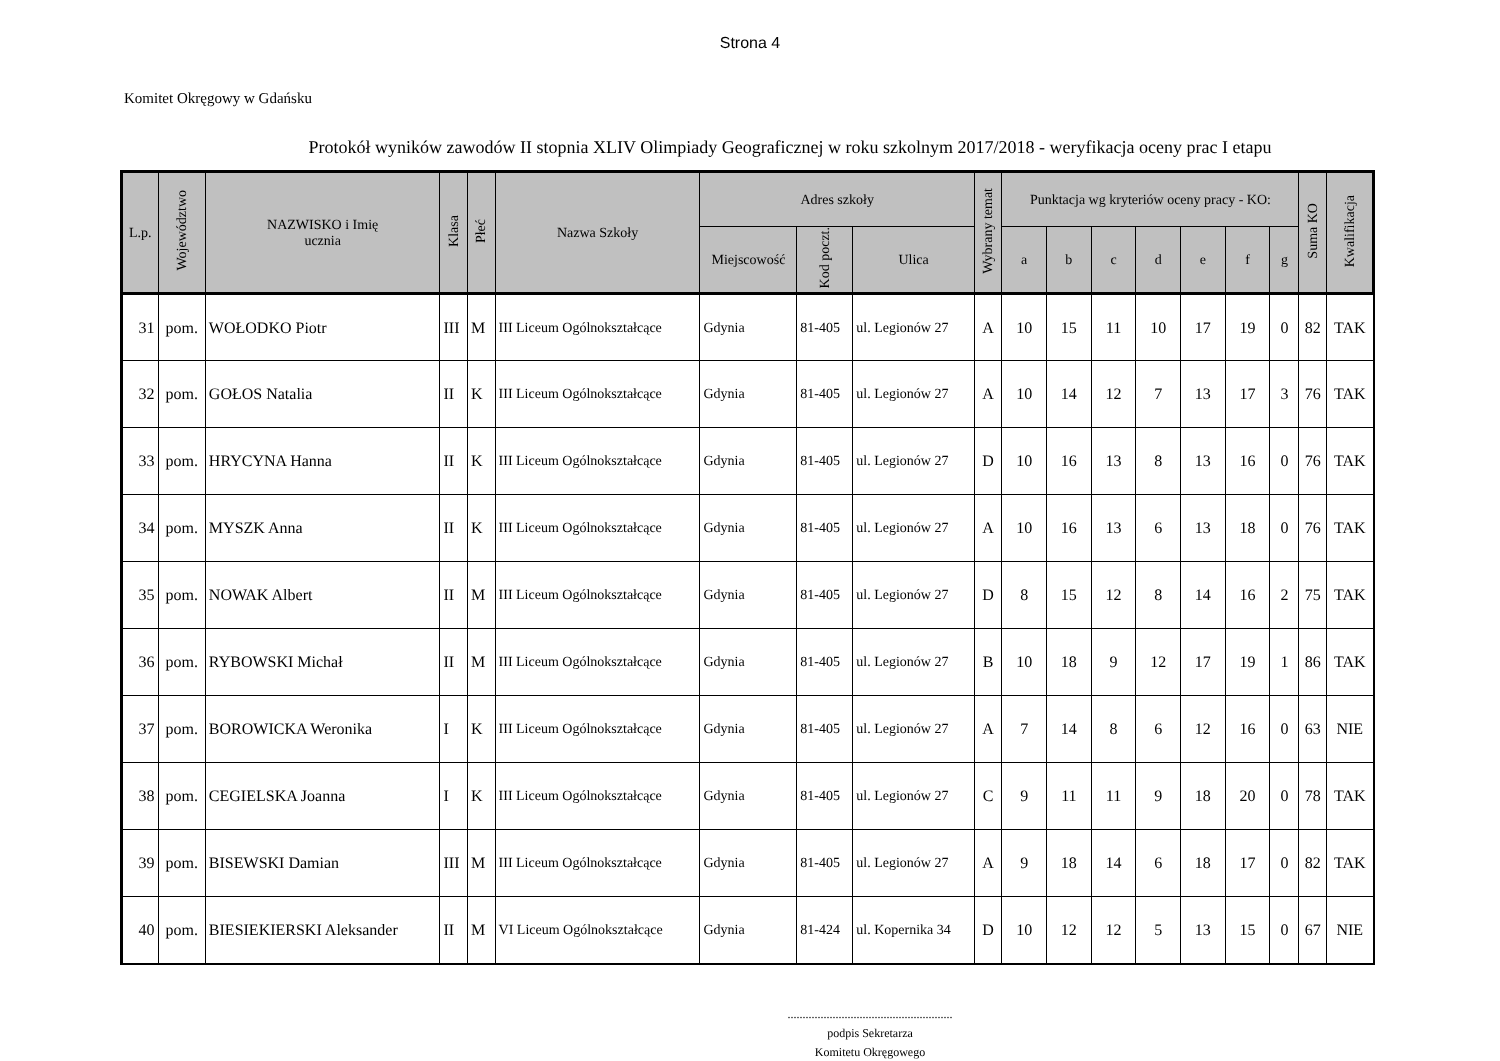Strona 4
Komitet Okręgowy w Gdańsku
Protokół wyników zawodów II stopnia XLIV Olimpiady Geograficznej w roku szkolnym 2017/2018 - weryfikacja oceny prac I etapu
| L.p. | Województwo | NAZWISKO i Imię ucznia | Klasa | Płeć | Nazwa Szkoły | Adres szkoły | | | Wybrany temat | Punktacja wg kryteriów oceny pracy - KO: | | | | | | | Suma KO | Kwalifikacja |
| --- | --- | --- | --- | --- | --- | --- | --- | --- | --- | --- | --- | --- | --- | --- | --- | --- | --- | --- |
| | | | | | | Miejscowość | Kod poczt. | Ulica | | a | b | c | d | e | f | g | | |
| 31 | pom. | WOŁODKO Piotr | III | M | III Liceum Ogólnokształcące | Gdynia | 81-405 | ul. Legionów 27 | A | 10 | 15 | 11 | 10 | 17 | 19 | 0 | 82 | TAK |
| 32 | pom. | GOŁOS Natalia | II | K | III Liceum Ogólnokształcące | Gdynia | 81-405 | ul. Legionów 27 | A | 10 | 14 | 12 | 7 | 13 | 17 | 3 | 76 | TAK |
| 33 | pom. | HRYCYNA Hanna | II | K | III Liceum Ogólnokształcące | Gdynia | 81-405 | ul. Legionów 27 | D | 10 | 16 | 13 | 8 | 13 | 16 | 0 | 76 | TAK |
| 34 | pom. | MYSZK Anna | II | K | III Liceum Ogólnokształcące | Gdynia | 81-405 | ul. Legionów 27 | A | 10 | 16 | 13 | 6 | 13 | 18 | 0 | 76 | TAK |
| 35 | pom. | NOWAK Albert | II | M | III Liceum Ogólnokształcące | Gdynia | 81-405 | ul. Legionów 27 | D | 8 | 15 | 12 | 8 | 14 | 16 | 2 | 75 | TAK |
| 36 | pom. | RYBOWSKI Michał | II | M | III Liceum Ogólnokształcące | Gdynia | 81-405 | ul. Legionów 27 | B | 10 | 18 | 9 | 12 | 17 | 19 | 1 | 86 | TAK |
| 37 | pom. | BOROWICKA Weronika | I | K | III Liceum Ogólnokształcące | Gdynia | 81-405 | ul. Legionów 27 | A | 7 | 14 | 8 | 6 | 12 | 16 | 0 | 63 | NIE |
| 38 | pom. | CEGIELSKA Joanna | I | K | III Liceum Ogólnokształcące | Gdynia | 81-405 | ul. Legionów 27 | C | 9 | 11 | 11 | 9 | 18 | 20 | 0 | 78 | TAK |
| 39 | pom. | BISEWSKI Damian | III | M | III Liceum Ogólnokształcące | Gdynia | 81-405 | ul. Legionów 27 | A | 9 | 18 | 14 | 6 | 18 | 17 | 0 | 82 | TAK |
| 40 | pom. | BIESIEKIERSKI Aleksander | II | M | VI Liceum Ogólnokształcące | Gdynia | 81-424 | ul. Kopernika 34 | D | 10 | 12 | 12 | 5 | 13 | 15 | 0 | 67 | NIE |
.......................................................
podpis Sekretarza
Komitetu Okręgowego